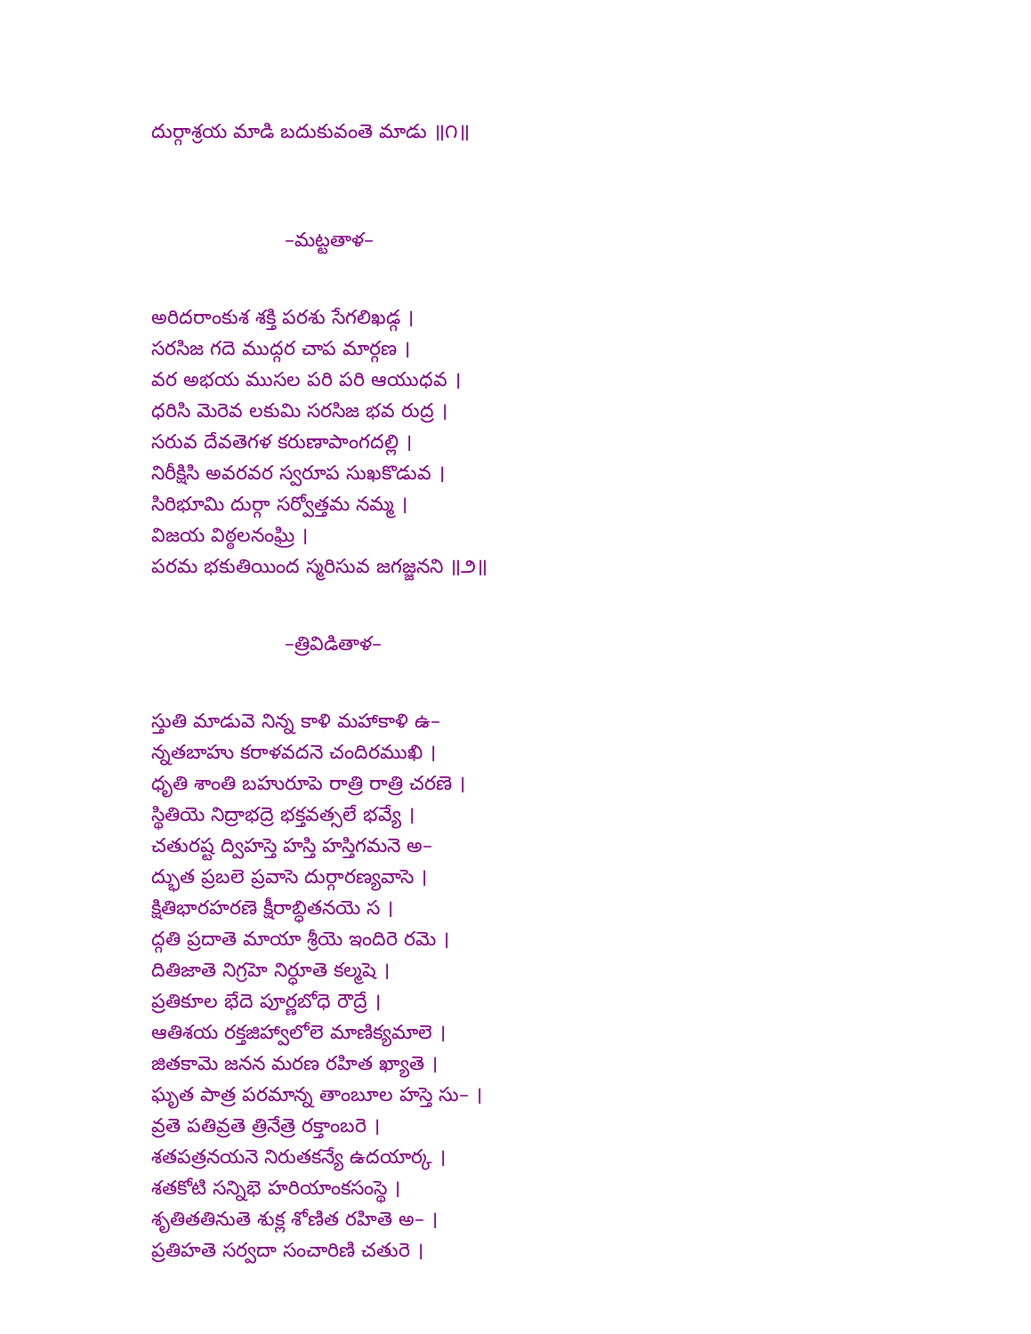దుర్గాశ్రయ మాడి బదుకువంతె మాడు ॥౧॥
–మట్టతాళ–
అరిదరాంకుశ శక్తి పరశు సేగలిఖడ్గ ।
సరసిజ గదె ముద్గర చాప మార్గణ ।
వర అభయ ముసల పరి పరి ఆయుధవ ।
ధరిసి మెరెవ లకుమి సరసిజ భవ రుద్ర ।
సరువ దేవతెగళ కరుణాపాంగదల్లి ।
నిరీక్షిసి అవరవర స్వరూప సుఖకొడువ ।
సిరిభూమి దుర్గా సర్వోత్తమ నమ్మ ।
విజయ విఠ్ఠలనంఘ్రి ।
పరమ భకుతియింద స్మరిసువ జగజ్జనని ॥౨॥
–త్రివిడితాళ–
స్తుతి మాడువె నిన్న కాళి మహాకాళి ఉ–
న్నతబాహు కరాళవదనె చందిరముఖి ।
ధృతి శాంతి బహురూపె రాత్రి రాత్రి చరణె ।
స్థితియె నిద్రాభద్రె భక్తవత్సలే భవ్యే ।
చతురష్ట ద్విహస్తె హస్తి హస్తిగమనె అ–
ద్భుత ప్రబలె ప్రవాసె దుర్గారణ్యవాసె ।
క్షితిభారహరణె క్షీరాబ్ధితనయె స ।
ద్గతి ప్రదాతె మాయా శ్రీయె ఇందిరె రమె ।
దితిజాతె నిగ్రహె నిర్ధూతె కల్మషె ।
ప్రతికూల భేదె పూర్ణబోధె రౌద్రే ।
ఆతిశయ రక్తజిహ్వాలోలె మాణిక్యమాలె ।
జితకామె జనన మరణ రహిత ఖ్యాతె ।
ఘృత పాత్ర పరమాన్న తాంబూల హస్తె సు– ।
వ్రతె పతివ్రతె త్రినేత్రె రక్తాంబరె ।
శతపత్రనయనె నిరుతకన్యే ఉదయార్క ।
శతకోటి సన్నిభె హరియాంకసంస్థె ।
శృతితతినుతె శుక్ల శోణిత రహితె అ– ।
ప్రతిహతె సర్వదా సంచారిణి చతురె ।